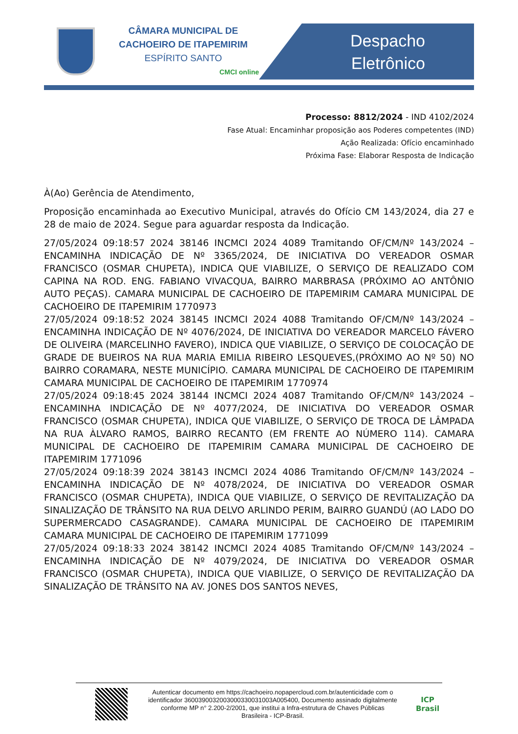CÂMARA MUNICIPAL DE
CACHOEIRO DE ITAPEMIRIM
ESPÍRITO SANTO
CMCI online
Despacho
Eletrônico
Processo: 8812/2024 - IND 4102/2024
Fase Atual: Encaminhar proposição aos Poderes competentes (IND)
Ação Realizada: Ofício encaminhado
Próxima Fase: Elaborar Resposta de Indicação
À(Ao) Gerência de Atendimento,
Proposição encaminhada ao Executivo Municipal, através do Ofício CM 143/2024, dia 27 e 28 de maio de 2024. Segue para aguardar resposta da Indicação.
27/05/2024 09:18:57 2024 38146 INCMCI 2024 4089 Tramitando OF/CM/Nº 143/2024 – ENCAMINHA INDICAÇÃO DE Nº 3365/2024, DE INICIATIVA DO VEREADOR OSMAR FRANCISCO (OSMAR CHUPETA), INDICA QUE VIABILIZE, O SERVIÇO DE REALIZADO COM CAPINA NA ROD. ENG. FABIANO VIVACQUA, BAIRRO MARBRASA (PRÓXIMO AO ANTÔNIO AUTO PEÇAS). CAMARA MUNICIPAL DE CACHOEIRO DE ITAPEMIRIM CAMARA MUNICIPAL DE CACHOEIRO DE ITAPEMIRIM 1770973
27/05/2024 09:18:52 2024 38145 INCMCI 2024 4088 Tramitando OF/CM/Nº 143/2024 – ENCAMINHA INDICAÇÃO DE Nº 4076/2024, DE INICIATIVA DO VEREADOR MARCELO FÁVERO DE OLIVEIRA (MARCELINHO FAVERO), INDICA QUE VIABILIZE, O SERVIÇO DE COLOCAÇÃO DE GRADE DE BUEIROS NA RUA MARIA EMILIA RIBEIRO LESQUEVES,(PRÓXIMO AO Nº 50) NO BAIRRO CORAMARA, NESTE MUNICÍPIO. CAMARA MUNICIPAL DE CACHOEIRO DE ITAPEMIRIM CAMARA MUNICIPAL DE CACHOEIRO DE ITAPEMIRIM 1770974
27/05/2024 09:18:45 2024 38144 INCMCI 2024 4087 Tramitando OF/CM/Nº 143/2024 – ENCAMINHA INDICAÇÃO DE Nº 4077/2024, DE INICIATIVA DO VEREADOR OSMAR FRANCISCO (OSMAR CHUPETA), INDICA QUE VIABILIZE, O SERVIÇO DE TROCA DE LÂMPADA NA RUA ÀLVARO RAMOS, BAIRRO RECANTO (EM FRENTE AO NÚMERO 114). CAMARA MUNICIPAL DE CACHOEIRO DE ITAPEMIRIM CAMARA MUNICIPAL DE CACHOEIRO DE ITAPEMIRIM 1771096
27/05/2024 09:18:39 2024 38143 INCMCI 2024 4086 Tramitando OF/CM/Nº 143/2024 – ENCAMINHA INDICAÇÃO DE Nº 4078/2024, DE INICIATIVA DO VEREADOR OSMAR FRANCISCO (OSMAR CHUPETA), INDICA QUE VIABILIZE, O SERVIÇO DE REVITALIZAÇÃO DA SINALIZAÇÃO DE TRÂNSITO NA RUA DELVO ARLINDO PERIM, BAIRRO GUANDÚ (AO LADO DO SUPERMERCADO CASAGRANDE). CAMARA MUNICIPAL DE CACHOEIRO DE ITAPEMIRIM CAMARA MUNICIPAL DE CACHOEIRO DE ITAPEMIRIM 1771099
27/05/2024 09:18:33 2024 38142 INCMCI 2024 4085 Tramitando OF/CM/Nº 143/2024 – ENCAMINHA INDICAÇÃO DE Nº 4079/2024, DE INICIATIVA DO VEREADOR OSMAR FRANCISCO (OSMAR CHUPETA), INDICA QUE VIABILIZE, O SERVIÇO DE REVITALIZAÇÃO DA SINALIZAÇÃO DE TRÂNSITO NA AV. JONES DOS SANTOS NEVES,
Autenticar documento em https://cachoeiro.nopapercloud.com.br/autenticidade com o identificador 3600390032003000330031003A005400, Documento assinado digitalmente conforme MP n° 2.200-2/2001, que institui a Infra-estrutura de Chaves Públicas Brasileira - ICP-Brasil.
ICP
Brasil